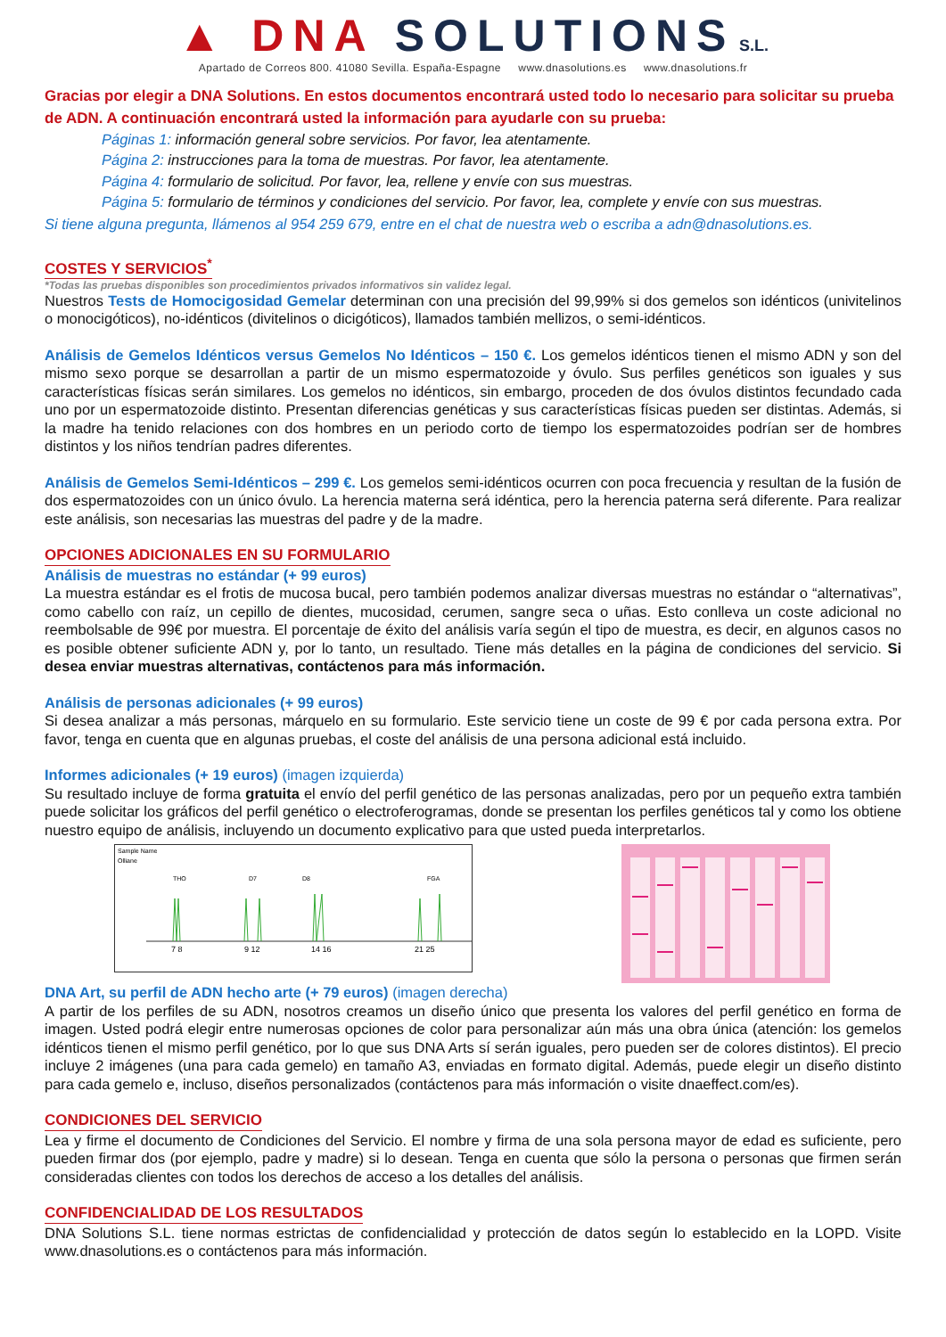▲ DNA SOLUTIONS S.L.
Apartado de Correos 800. 41080 Sevilla. España-Espagne www.dnasolutions.es www.dnasolutions.fr
Gracias por elegir a DNA Solutions. En estos documentos encontrará usted todo lo necesario para solicitar su prueba de ADN. A continuación encontrará usted la información para ayudarle con su prueba:
Páginas 1: información general sobre servicios. Por favor, lea atentamente.
Página 2: instrucciones para la toma de muestras. Por favor, lea atentamente.
Página 4: formulario de solicitud. Por favor, lea, rellene y envíe con sus muestras.
Página 5: formulario de términos y condiciones del servicio. Por favor, lea, complete y envíe con sus muestras.
Si tiene alguna pregunta, llámenos al 954 259 679, entre en el chat de nuestra web o escriba a adn@dnasolutions.es.
COSTES Y SERVICIOS<sup>*</sup>
*Todas las pruebas disponibles son procedimientos privados informativos sin validez legal.
Nuestros Tests de Homocigosidad Gemelar determinan con una precisión del 99,99% si dos gemelos son idénticos (univitelinos o monocigóticos), no-idénticos (divitelinos o dicigóticos), llamados también mellizos, o semi-idénticos.
Análisis de Gemelos Idénticos versus Gemelos No Idénticos – 150 €. Los gemelos idénticos tienen el mismo ADN y son del mismo sexo porque se desarrollan a partir de un mismo espermatozoide y óvulo. Sus perfiles genéticos son iguales y sus características físicas serán similares. Los gemelos no idénticos, sin embargo, proceden de dos óvulos distintos fecundado cada uno por un espermatozoide distinto. Presentan diferencias genéticas y sus características físicas pueden ser distintas. Además, si la madre ha tenido relaciones con dos hombres en un periodo corto de tiempo los espermatozoides podrían ser de hombres distintos y los niños tendrían padres diferentes.
Análisis de Gemelos Semi-Idénticos – 299 €. Los gemelos semi-idénticos ocurren con poca frecuencia y resultan de la fusión de dos espermatozoides con un único óvulo. La herencia materna será idéntica, pero la herencia paterna será diferente. Para realizar este análisis, son necesarias las muestras del padre y de la madre.
OPCIONES ADICIONALES EN SU FORMULARIO
Análisis de muestras no estándar (+ 99 euros)
La muestra estándar es el frotis de mucosa bucal, pero también podemos analizar diversas muestras no estándar o “alternativas”, como cabello con raíz, un cepillo de dientes, mucosidad, cerumen, sangre seca o uñas. Esto conlleva un coste adicional no reembolsable de 99€ por muestra. El porcentaje de éxito del análisis varía según el tipo de muestra, es decir, en algunos casos no es posible obtener suficiente ADN y, por lo tanto, un resultado. Tiene más detalles en la página de condiciones del servicio. Si desea enviar muestras alternativas, contáctenos para más información.
Análisis de personas adicionales (+ 99 euros)
Si desea analizar a más personas, márquelo en su formulario. Este servicio tiene un coste de 99 € por cada persona extra. Por favor, tenga en cuenta que en algunas pruebas, el coste del análisis de una persona adicional está incluido.
Informes adicionales (+ 19 euros) (imagen izquierda)
Su resultado incluye de forma gratuita el envío del perfil genético de las personas analizadas, pero por un pequeño extra también puede solicitar los gráficos del perfil genético o electroferogramas, donde se presentan los perfiles genéticos tal y como los obtiene nuestro equipo de análisis, incluyendo un documento explicativo para que usted pueda interpretarlos.
Sample Name
Olliane
THO
D7
D8
FGA
7 8
9 12
14 16
21 25
DNA Art, su perfil de ADN hecho arte (+ 79 euros) (imagen derecha)
A partir de los perfiles de su ADN, nosotros creamos un diseño único que presenta los valores del perfil genético en forma de imagen. Usted podrá elegir entre numerosas opciones de color para personalizar aún más una obra única (atención: los gemelos idénticos tienen el mismo perfil genético, por lo que sus DNA Arts sí serán iguales, pero pueden ser de colores distintos). El precio incluye 2 imágenes (una para cada gemelo) en tamaño A3, enviadas en formato digital. Además, puede elegir un diseño distinto para cada gemelo e, incluso, diseños personalizados (contáctenos para más información o visite dnaeffect.com/es).
CONDICIONES DEL SERVICIO
Lea y firme el documento de Condiciones del Servicio. El nombre y firma de una sola persona mayor de edad es suficiente, pero pueden firmar dos (por ejemplo, padre y madre) si lo desean. Tenga en cuenta que sólo la persona o personas que firmen serán consideradas clientes con todos los derechos de acceso a los detalles del análisis.
CONFIDENCIALIDAD DE LOS RESULTADOS
DNA Solutions S.L. tiene normas estrictas de confidencialidad y protección de datos según lo establecido en la LOPD. Visite www.dnasolutions.es o contáctenos para más información.